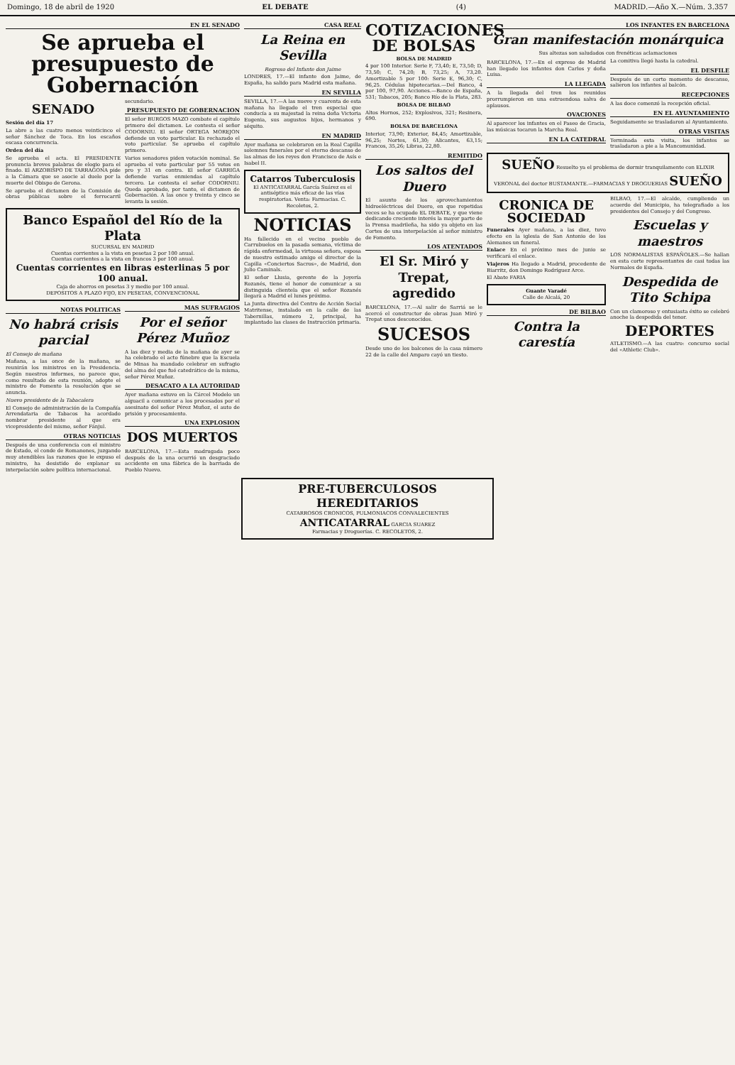Domingo, 18 de abril de 1920 EL DEBATE (4) MADRID.—Año X.—Núm. 3.357
EN EL SENADO
Se aprueba el presupuesto de Gobernación
SENADO
Sesión del día 17
La abre a las cuatro menos veinticinco el señor Sánchez de Toca. En los escaños escasa concurrencia.
Orden del día
Se aprueba el acta. El PRESIDENTE pronuncia breves palabras de elogio para el finado. El ARZOBISPO DE TARRAGONA pide a la Cámara que se asocie al duelo por la muerte del Obispo de Gerona.
Se aprueba el dictamen de la Comisión de obras públicas sobre el ferrocarril secundario.
PRESUPUESTO DE GOBERNACION
El señor BURGOS MAZO combate el capítulo primero del dictamen. Le contesta el señor CODORNIU. El señor ORTEGA MOREJON defiende un voto particular. Es rechazado el voto particular. Se aprueba el capítulo primero.
Varios senadores piden votación nominal. Se aprueba el voto particular por 55 votos en pro y 31 en contra. El señor GARRIGA defiende varias enmiendas al capítulo tercero. Le contesta el señor CODORNIU. Queda aprobado, por tanto, el dictamen de Gobernación. A las once y treinta y cinco se levanta la sesión.
Banco Español del Río de la Plata
SUCURSAL EN MADRID
Cuentas corrientes a la vista en pesetas 2 por 100 anual.
Cuentas corrientes a la vista en francos 3 por 100 anual.
Cuentas corrientes en libras esterlinas 5 por 100 anual.
Caja de ahorros en pesetas 3 y medio por 100 anual.
DEPOSITOS A PLAZO FIJO, EN PESETAS, CONVENCIONAL
NOTAS POLITICAS
No habrá crisis parcial
El Consejo de mañana
Mañana, a las once de la mañana, se reunirán los ministros en la Presidencia. Según nuestros informes, no parece que, como resultado de esta reunión, adopte el ministro de Fomento la resolución que se anuncia.
Nuevo presidente de la Tabacalera
El Consejo de administración de la Compañía Arrendataria de Tabacos ha acordado nombrar presidente al que era vicepresidente del mismo, señor Fánjul.
OTRAS NOTICIAS
Después de una conferencia con el ministro de Estado, el conde de Romanones, juzgando muy atendibles las razones que le expuso el ministro, ha desistido de explanar su interpelación sobre política internacional.
MAS SUFRAGIOS
Por el señor Pérez Muñoz
A las diez y media de la mañana de ayer se ha celebrado el acto fúnebre que la Escuela de Minas ha mandado celebrar en sufragio del alma del que fué catedrático de la misma, señor Pérez Muñoz.
DESACATO A LA AUTORIDAD
Ayer mañana estuvo en la Cárcel Modelo un alguacil a comunicar a los procesados por el asesinato del señor Pérez Muñoz, el auto de prisión y procesamiento.
UNA EXPLOSION
DOS MUERTOS
BARCELONA, 17.—Esta madrugada poco después de la una ocurrió un desgraciado accidente en una fábrica de la barriada de Pueblo Nuevo.
CASA REAL
La Reina en Sevilla
Regreso del Infante don Jaime
LONDRES, 17.—El infante don Jaime, de España, ha salido para Madrid esta mañana.
EN SEVILLA
SEVILLA, 17.—A las nueve y cuarenta de esta mañana ha llegado el tren especial que conducía a su majestad la reina doña Victoria Eugenia, sus augustos hijos, hermanos y séquito.
EN MADRID
Ayer mañana se celebraron en la Real Capilla solemnes funerales por el eterno descanso de las almas de los reyes don Francisco de Asís e Isabel II.
Catarros Tuberculosis
El ANTICATARRAL García Suárez es el antiséptico más eficaz de las vías respiratorias. Venta: Farmacias. C. Recoletos, 2.
NOTICIAS
Ha fallecido en el vecino pueblo de Carrubuelos en la pasada semana, víctima de rápida enfermedad, la virtuosa señora, esposa de nuestro estimado amigo el director de la Capilla «Conciertos Sacros», de Madrid, don Julio Caminals.
El señor Llusia, gerente de la Joyería Rozanés, tiene el honor de comunicar a su distinguida clientela que el señor Rozanés llegará a Madrid el lunes próximo.
La Junta directiva del Centro de Acción Social Matritense, instalado en la calle de las Tabernillas, número 2, principal, ha implantado las clases de Instrucción primaria.
COTIZACIONES DE BOLSAS
BOLSA DE MADRID
4 por 100 Interior. Serie F, 73,40; E, 73,50; D, 73,50; C, 74,20; B, 73,25; A, 73,20. Amortizable 5 por 100: Serie E, 96,30; C, 96,25. Cédulas hipotecarias.—Del Banco, 4 por 100, 97,90. Acciones.—Banco de España, 531; Tabacos, 205; Banco Río de la Plata, 283.
BOLSA DE BILBAO
Altos Hornos, 252; Explosivos, 321; Resinera, 690.
BOLSA DE BARCELONA
Interior, 73,90; Exterior, 84,45; Amortizable, 96,25; Nortes, 61,30; Alicantes, 63,15; Francos, 35,26; Libras, 22,80.
REMITIDO
Los saltos del Duero
El asunto de los aprovechamientos hidroeléctricos del Duero, en que repetidas veces se ha ocupado EL DEBATE, y que viene dedicando creciente interés la mayor parte de la Prensa madrileña, ha sido ya objeto en las Cortes de una interpelación al señor ministro de Fomento.
LOS ATENTADOS
El Sr. Miró y Trepat, agredido
BARCELONA, 17.—Al salir de Sarriá se le acercó el constructor de obras Juan Miró y Trepat unos desconocidos.
SUCESOS
Desde uno de los balcones de la casa número 22 de la calle del Amparo cayó un tiesto.
LOS INFANTES EN BARCELONA
Gran manifestación monárquica
Sus altezas son saludados con frenéticas aclamaciones
BARCELONA, 17.—En el expreso de Madrid han llegado los infantes don Carlos y doña Luisa.
LA LLEGADA
A la llegada del tren los reunidos prorrumpieron en una estruendosa salva de aplausos.
OVACIONES
Al aparecer los infantes en el Paseo de Gracia, las músicas tocaron la Marcha Real.
EN LA CATEDRAL
La comitiva llegó hasta la catedral.
EL DESFILE
Después de un corto momento de descanso, salieron los infantes al balcón.
RECEPCIONES
A las doce comenzó la recepción oficial.
EN EL AYUNTAMIENTO
Seguidamente se trasladaron al Ayuntamiento.
OTRAS VISITAS
Terminada esta visita, los infantes se trasladaron a pie a la Mancomunidad.
SUEÑO Resuelto ya el problema de dormir tranquilamente con ELIXIR VERONAL del doctor BUSTAMANTE.—FARMACIAS Y DROGUERIAS SUEÑO
CRONICA DE SOCIEDAD
Funerales Ayer mañana, a las diez, tuvo efecto en la iglesia de San Antonio de los Alemanes un funeral.
Enlace En el próximo mes de junio se verificará el enlace.
Viajeros Ha llegado a Madrid, procedente de Biarritz, don Domingo Rodríguez Arce.
El Abate FARIA
Guante Varadé
Calle de Alcalá, 20
DE BILBAO
Contra la carestía
BILBAO, 17.—El alcalde, cumpliendo un acuerdo del Municipio, ha telegrafiado a los presidentes del Consejo y del Congreso.
Escuelas y maestros
LOS NORMALISTAS ESPAÑOLES.—Se hallan en esta corte representantes de casi todas las Normales de España.
Despedida de Tito Schipa
Con un clamoroso y entusiasta éxito se celebró anoche la despedida del tenor.
DEPORTES
ATLETISMO.—A las cuatro: concurso social del «Athletic Club».
PRE-TUBERCULOSOS HEREDITARIOS
CATARROSOS CRONICOS, PULMONIACOS CONVALECIENTES
ANTICATARRAL GARCIA SUAREZ
Farmacias y Droguerías. C. RECOLETOS, 2.